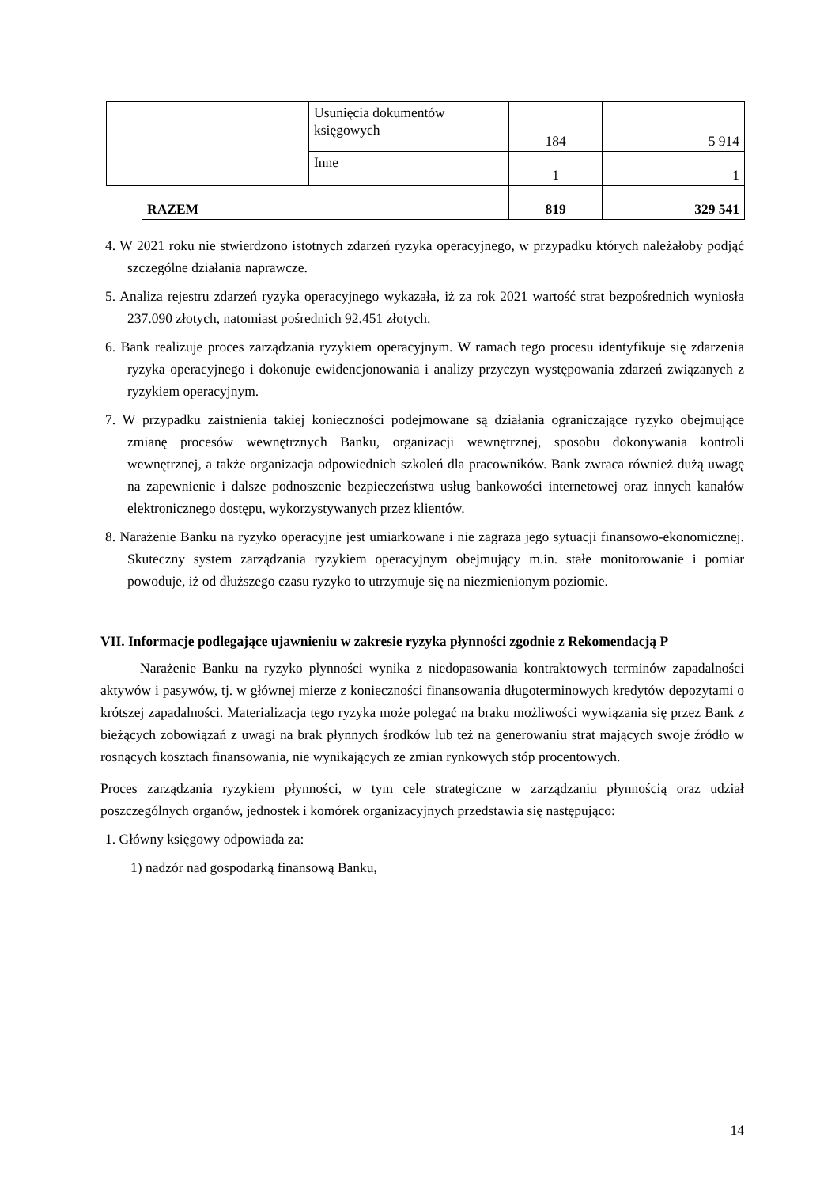| | | Usunięcia dokumentów księgowych | 184 | 5 914 |
| | | Inne | 1 | 1 |
| | RAZEM | | 819 | 329 541 |
4. W 2021 roku nie stwierdzono istotnych zdarzeń ryzyka operacyjnego, w przypadku których należałoby podjąć szczególne działania naprawcze.
5. Analiza rejestru zdarzeń ryzyka operacyjnego wykazała, iż za rok 2021 wartość strat bezpośrednich wyniosła 237.090 złotych, natomiast pośrednich 92.451 złotych.
6. Bank realizuje proces zarządzania ryzykiem operacyjnym. W ramach tego procesu identyfikuje się zdarzenia ryzyka operacyjnego i dokonuje ewidencjonowania i analizy przyczyn występowania zdarzeń związanych z ryzykiem operacyjnym.
7. W przypadku zaistnienia takiej konieczności podejmowane są działania ograniczające ryzyko obejmujące zmianę procesów wewnętrznych Banku, organizacji wewnętrznej, sposobu dokonywania kontroli wewnętrznej, a także organizacja odpowiednich szkoleń dla pracowników. Bank zwraca również dużą uwagę na zapewnienie i dalsze podnoszenie bezpieczeństwa usług bankowości internetowej oraz innych kanałów elektronicznego dostępu, wykorzystywanych przez klientów.
8. Narażenie Banku na ryzyko operacyjne jest umiarkowane i nie zagraża jego sytuacji finansowo-ekonomicznej. Skuteczny system zarządzania ryzykiem operacyjnym obejmujący m.in. stałe monitorowanie i pomiar powoduje, iż od dłuższego czasu ryzyko to utrzymuje się na niezmienionym poziomie.
VII. Informacje podlegające ujawnieniu w zakresie ryzyka płynności zgodnie z Rekomendacją P
Narażenie Banku na ryzyko płynności wynika z niedopasowania kontraktowych terminów zapadalności aktywów i pasywów, tj. w głównej mierze z konieczności finansowania długoterminowych kredytów depozytami o krótszej zapadalności. Materializacja tego ryzyka może polegać na braku możliwości wywiązania się przez Bank z bieżących zobowiązań z uwagi na brak płynnych środków lub też na generowaniu strat mających swoje źródło w rosnących kosztach finansowania, nie wynikających ze zmian rynkowych stóp procentowych.
Proces zarządzania ryzykiem płynności, w tym cele strategiczne w zarządzaniu płynnością oraz udział poszczególnych organów, jednostek i komórek organizacyjnych przedstawia się następująco:
1. Główny księgowy odpowiada za:
1) nadzór nad gospodarką finansową Banku,
14